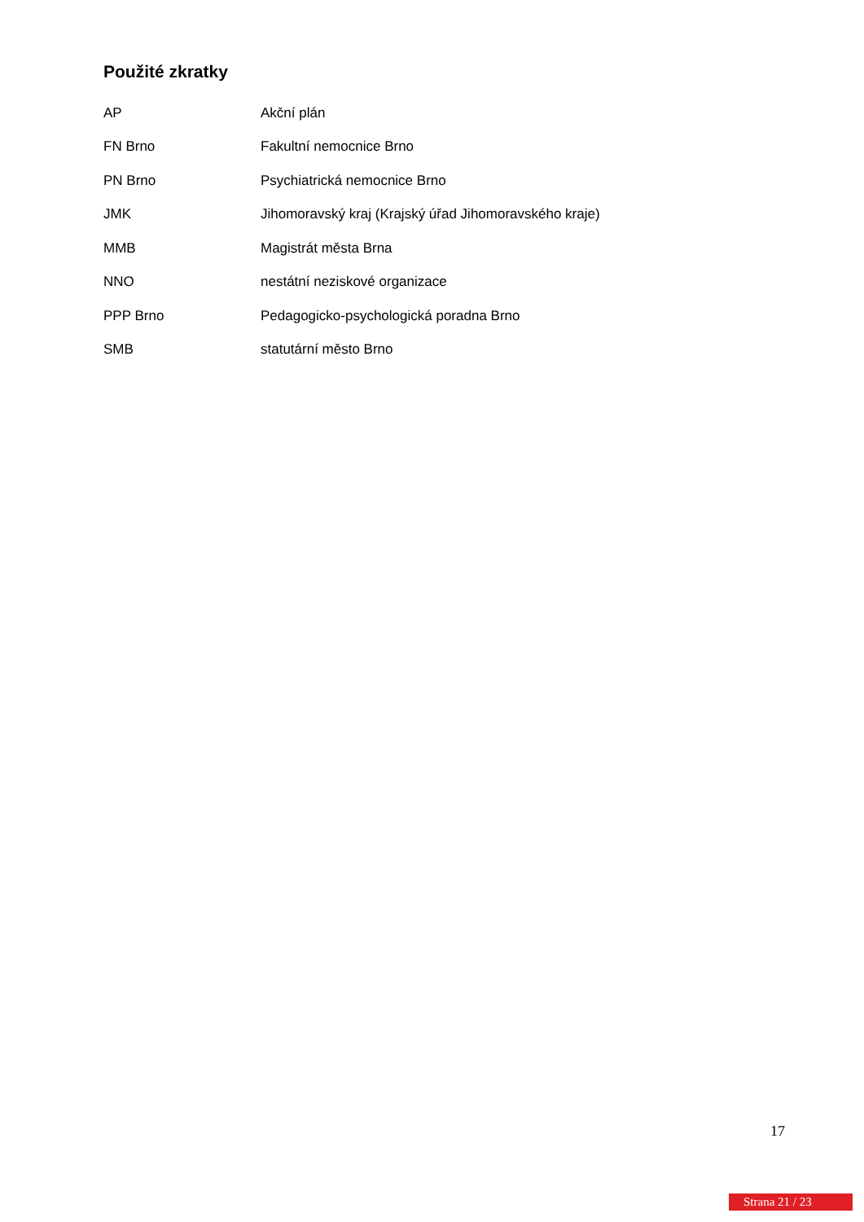Použité zkratky
| AP | Akční plán |
| FN Brno | Fakultní nemocnice Brno |
| PN Brno | Psychiatrická nemocnice Brno |
| JMK | Jihomoravský kraj (Krajský úřad Jihomoravského kraje) |
| MMB | Magistrát města Brna |
| NNO | nestátní neziskové organizace |
| PPP Brno | Pedagogicko-psychologická poradna Brno |
| SMB | statutární město Brno |
17
Strana 21 / 23